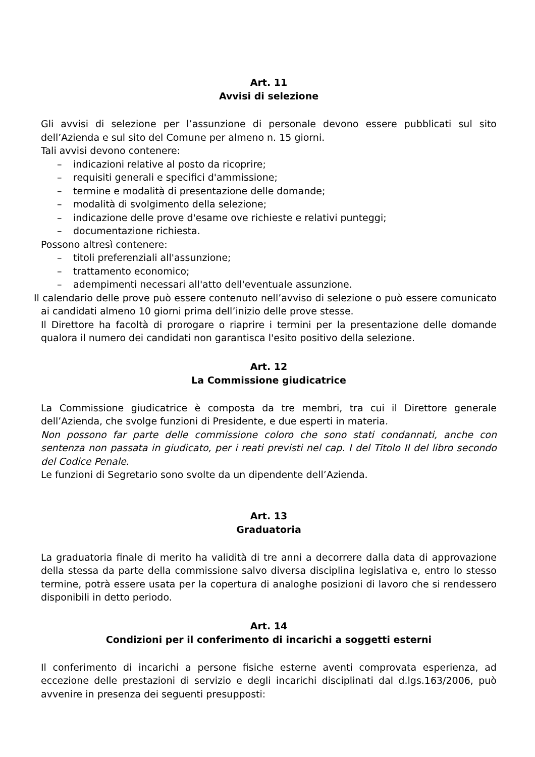Art. 11
Avvisi di selezione
Gli avvisi di selezione per l’assunzione di personale devono essere pubblicati sul sito dell’Azienda e sul sito del Comune per almeno n. 15 giorni.
Tali avvisi devono contenere:
– indicazioni relative al posto da ricoprire;
– requisiti generali e specifici d'ammissione;
– termine e modalità di presentazione delle domande;
– modalità di svolgimento della selezione;
– indicazione delle prove d'esame ove richieste e relativi punteggi;
– documentazione richiesta.
Possono altresì contenere:
– titoli preferenziali all'assunzione;
– trattamento economico;
– adempimenti necessari all'atto dell'eventuale assunzione.
Il calendario delle prove può essere contenuto nell’avviso di selezione o può essere comunicato ai candidati almeno 10 giorni prima dell’inizio delle prove stesse.
Il Direttore ha facoltà di prorogare o riaprire i termini per la presentazione delle domande qualora il numero dei candidati non garantisca l'esito positivo della selezione.
Art. 12
La Commissione giudicatrice
La Commissione giudicatrice è composta da tre membri, tra cui il Direttore generale dell’Azienda, che svolge funzioni di Presidente, e due esperti in materia.
Non possono far parte delle commissione coloro che sono stati condannati, anche con sentenza non passata in giudicato, per i reati previsti nel cap. I del Titolo II del libro secondo del Codice Penale.
Le funzioni di Segretario sono svolte da un dipendente dell’Azienda.
Art. 13
Graduatoria
La graduatoria finale di merito ha validità di tre anni a decorrere dalla data di approvazione della stessa da parte della commissione salvo diversa disciplina legislativa e, entro lo stesso termine, potrà essere usata per la copertura di analoghe posizioni di lavoro che si rendessero disponibili in detto periodo.
Art. 14
Condizioni per il conferimento di incarichi a soggetti esterni
Il conferimento di incarichi a persone fisiche esterne aventi comprovata esperienza, ad eccezione delle prestazioni di servizio e degli incarichi disciplinati dal d.lgs.163/2006, può avvenire in presenza dei seguenti presupposti: